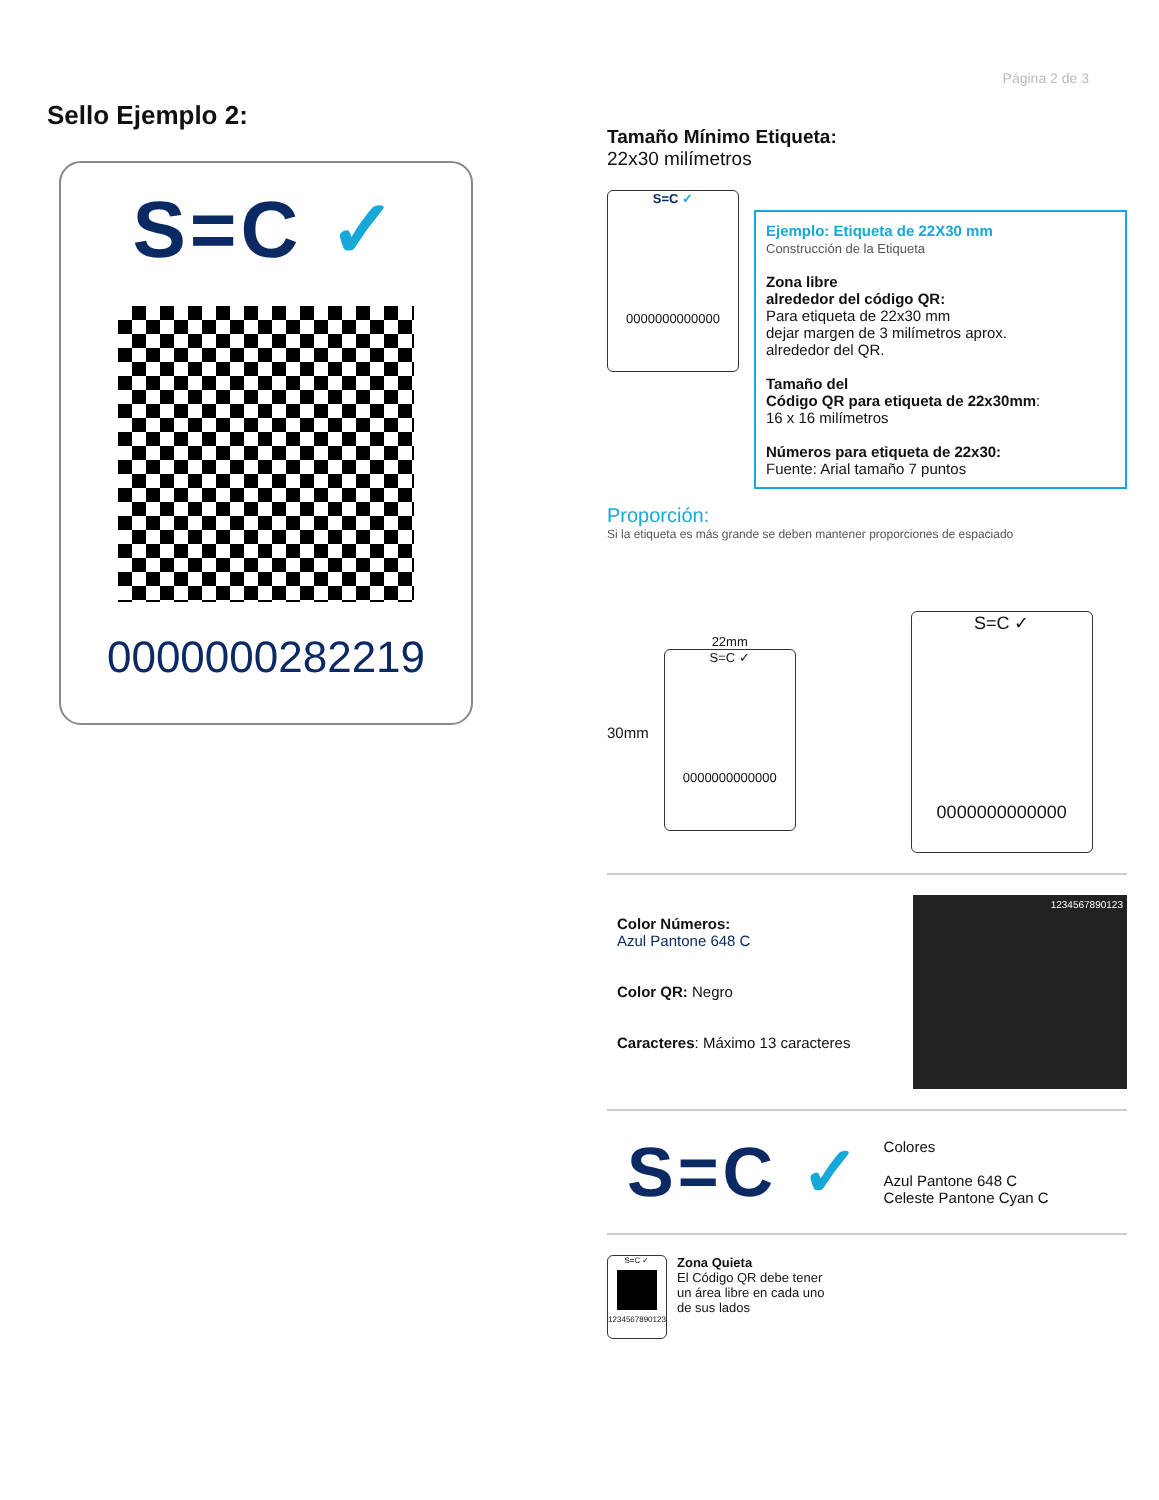Página 2 de 3
Sello Ejemplo 2:
S=C ✓
0000000282219
Tamaño Mínimo Etiqueta:
22x30 milímetros
S=C ✓
0000000000000
Ejemplo: Etiqueta de 22X30 mm
Construcción de la Etiqueta
Zona libre
alrededor del código QR:
Para etiqueta de 22x30 mm
dejar margen de 3 milímetros aprox.
alrededor del QR.
Tamaño del
Código QR para etiqueta de 22x30mm:
16 x 16 milímetros
Números para etiqueta de 22x30:
Fuente: Arial tamaño 7 puntos
Proporción:
Si la etiqueta es más grande se deben mantener proporciones de espaciado
30mm
22mm
S=C ✓
0000000000000
S=C ✓
0000000000000
Color Números:
Azul Pantone 648 C
Color QR: Negro
Caracteres: Máximo 13 caracteres
1234567890123
S=C ✓
Colores
Azul Pantone 648 C
Celeste Pantone Cyan C
S=C ✓
1234567890123
Zona Quieta
El Código QR debe tener
un área libre en cada uno
de sus lados